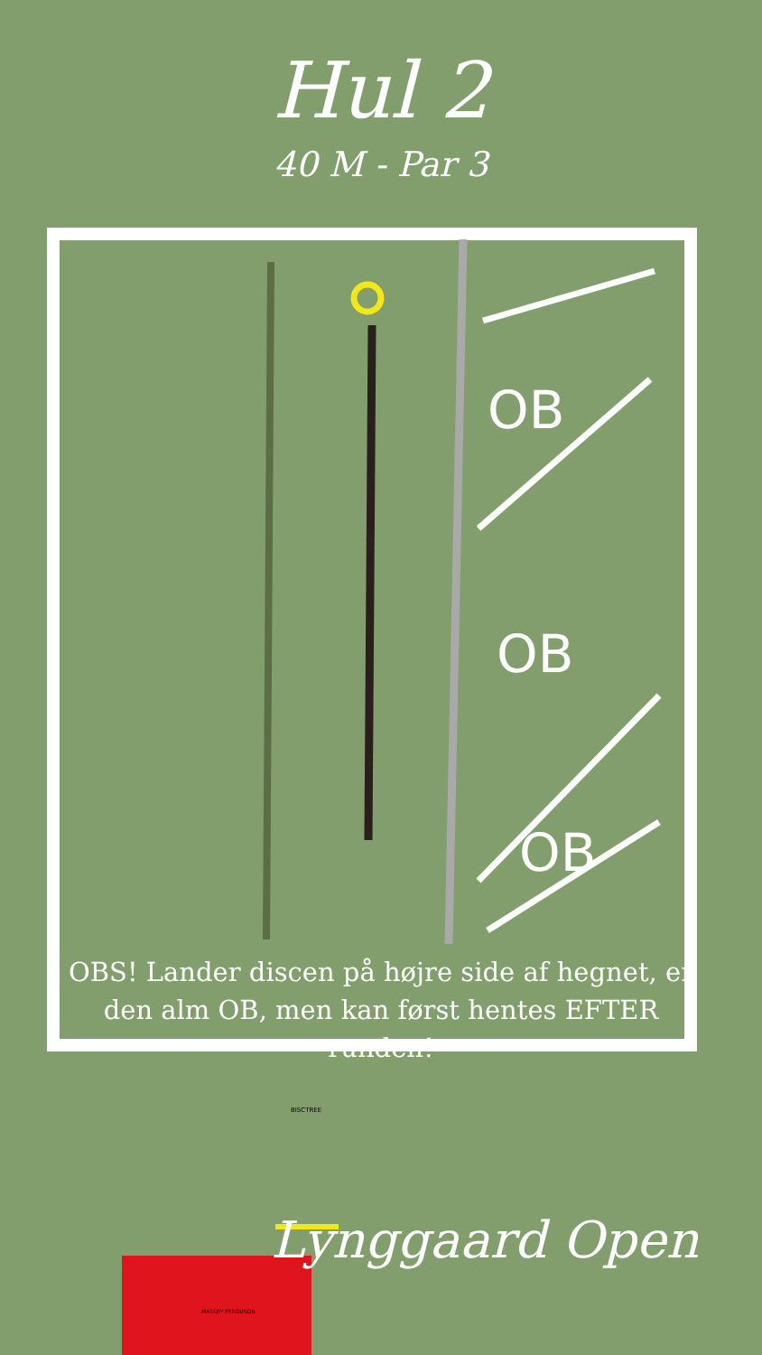Hul 2
40 M - Par 3
OB
OB
OB
OBS! Lander discen på højre side af hegnet, er den alm OB, men kan først hentes EFTER runden!
Lynggaard Open
BISCTREE
MASSEY FERGUSON